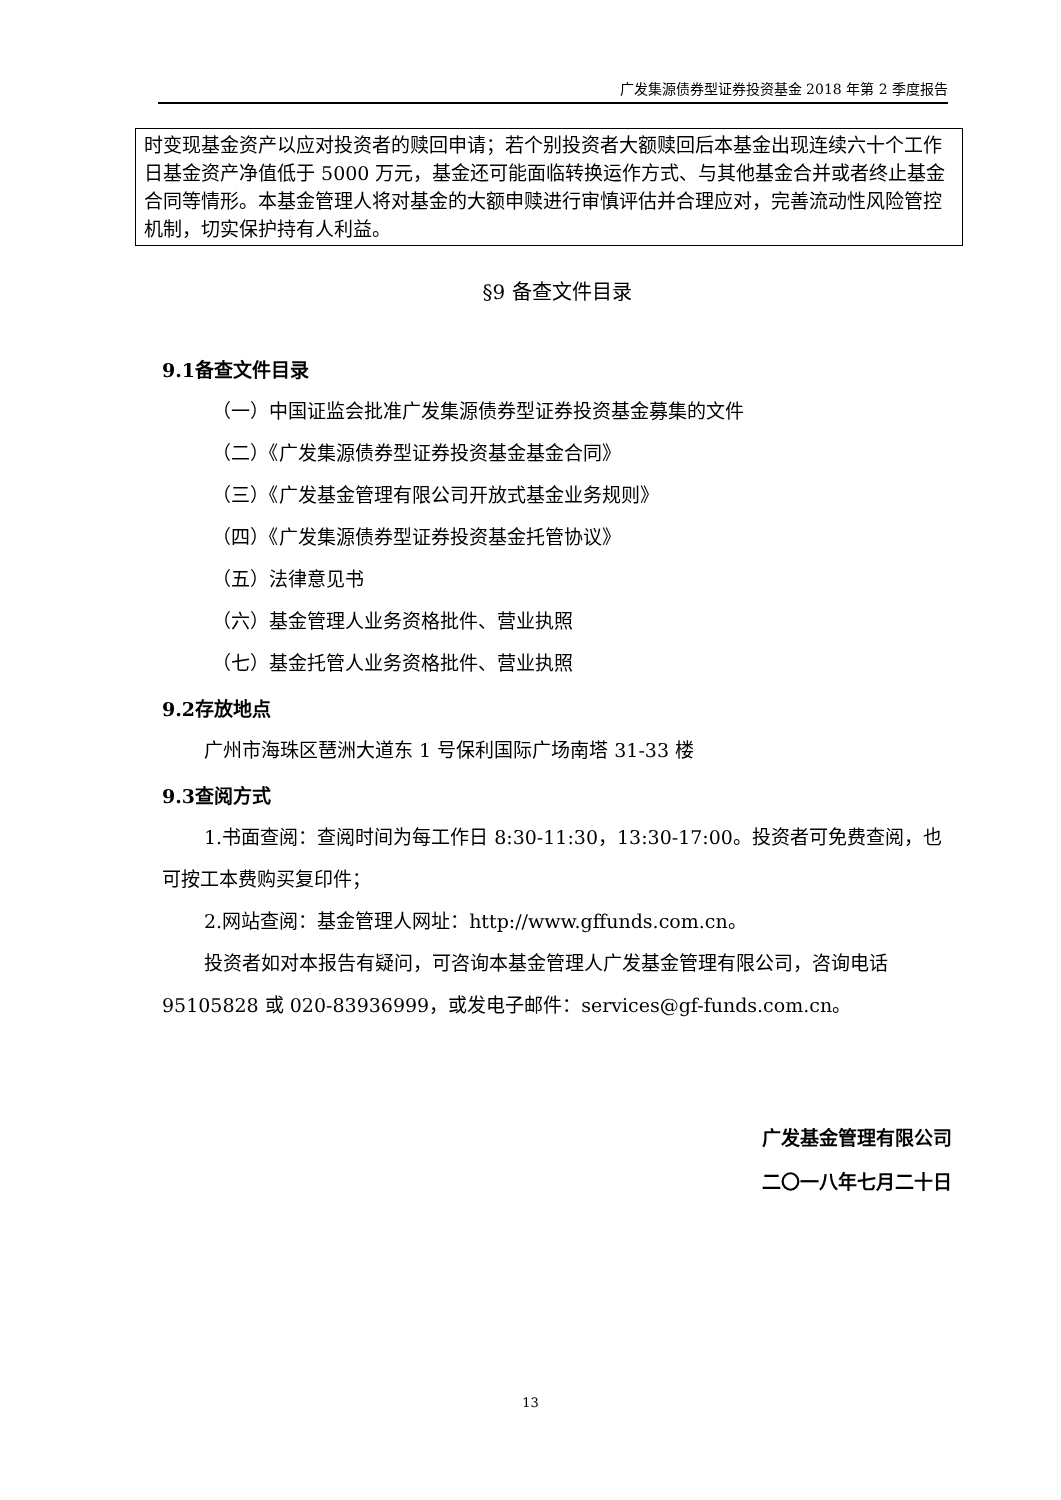广发集源债券型证券投资基金 2018 年第 2 季度报告
时变现基金资产以应对投资者的赎回申请；若个别投资者大额赎回后本基金出现连续六十个工作日基金资产净值低于 5000 万元，基金还可能面临转换运作方式、与其他基金合并或者终止基金合同等情形。本基金管理人将对基金的大额申赎进行审慎评估并合理应对，完善流动性风险管控机制，切实保护持有人利益。
§9 备查文件目录
9.1备查文件目录
（一）中国证监会批准广发集源债券型证券投资基金募集的文件
（二）《广发集源债券型证券投资基金基金合同》
（三）《广发基金管理有限公司开放式基金业务规则》
（四）《广发集源债券型证券投资基金托管协议》
（五）法律意见书
（六）基金管理人业务资格批件、营业执照
（七）基金托管人业务资格批件、营业执照
9.2存放地点
广州市海珠区琶洲大道东 1 号保利国际广场南塔 31-33 楼
9.3查阅方式
1.书面查阅：查阅时间为每工作日 8:30-11:30，13:30-17:00。投资者可免费查阅，也可按工本费购买复印件；
2.网站查阅：基金管理人网址：http://www.gffunds.com.cn。
投资者如对本报告有疑问，可咨询本基金管理人广发基金管理有限公司，咨询电话 95105828 或 020-83936999，或发电子邮件：services@gf-funds.com.cn。
广发基金管理有限公司
二〇一八年七月二十日
13